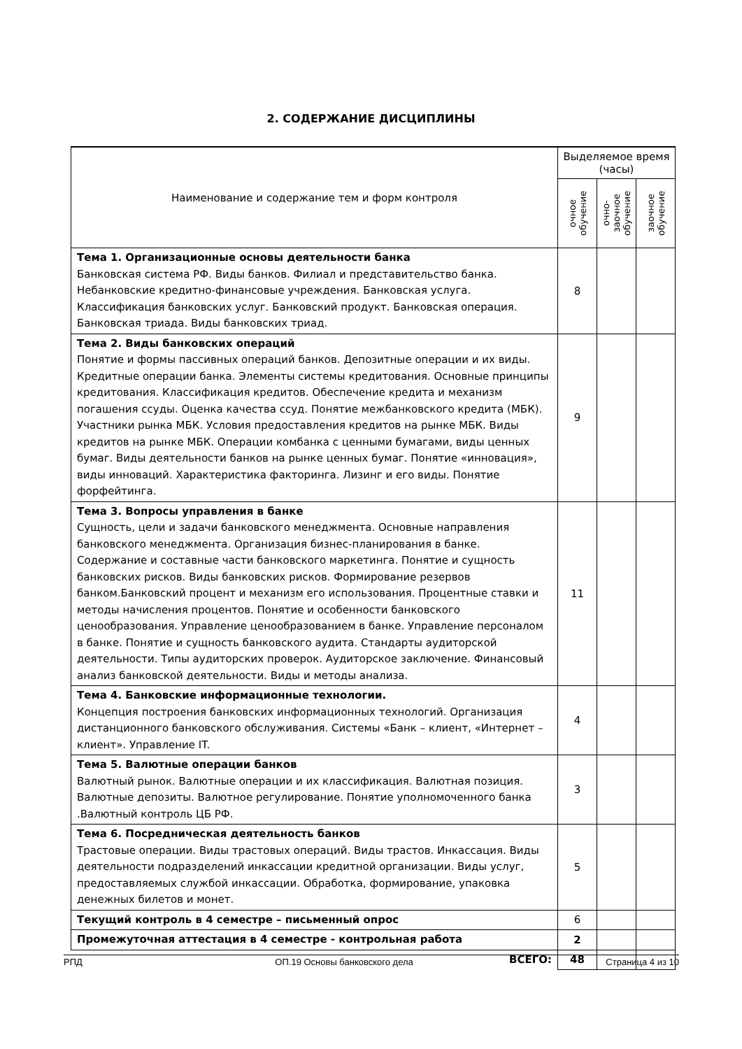2. СОДЕРЖАНИЕ ДИСЦИПЛИНЫ
| Наименование и содержание тем и форм контроля | Выделяемое время (часы) | | |
| --- | --- | --- | --- |
| | очное обучение | очно-заочное обучение | заочное обучение |
| Тема 1. Организационные основы деятельности банка Банковская система РФ. Виды банков. Филиал и представительство банка. Небанковские кредитно-финансовые учреждения. Банковская услуга. Классификация банковских услуг. Банковский продукт. Банковская операция. Банковская триада. Виды банковских триад. | 8 | | |
| Тема 2. Виды банковских операций Понятие и формы пассивных операций банков. Депозитные операции и их виды. Кредитные операции банка. Элементы системы кредитования. Основные принципы кредитования. Классификация кредитов. Обеспечение кредита и механизм погашения ссуды. Оценка качества ссуд. Понятие межбанковского кредита (МБК). Участники рынка МБК. Условия предоставления кредитов на рынке МБК. Виды кредитов на рынке МБК. Операции комбанка с ценными бумагами, виды ценных бумаг. Виды деятельности банков на рынке ценных бумаг. Понятие «инновация», виды инноваций. Характеристика факторинга. Лизинг и его виды. Понятие форфейтинга. | 9 | | |
| Тема 3. Вопросы управления в банке Сущность, цели и задачи банковского менеджмента. Основные направления банковского менеджмента. Организация бизнес-планирования в банке. Содержание и составные части банковского маркетинга. Понятие и сущность банковских рисков. Виды банковских рисков. Формирование резервов банком.Банковский процент и механизм его использования. Процентные ставки и методы начисления процентов. Понятие и особенности банковского ценообразования. Управление ценообразованием в банке. Управление персоналом в банке. Понятие и сущность банковского аудита. Стандарты аудиторской деятельности. Типы аудиторских проверок. Аудиторское заключение. Финансовый анализ банковской деятельности. Виды и методы анализа. | 11 | | |
| Тема 4. Банковские информационные технологии. Концепция построения банковских информационных технологий. Организация дистанционного банковского обслуживания. Системы «Банк – клиент, «Интернет – клиент». Управление IT. | 4 | | |
| Тема 5. Валютные операции банков Валютный рынок. Валютные операции и их классификация. Валютная позиция. Валютные депозиты. Валютное регулирование. Понятие уполномоченного банка .Валютный контроль ЦБ РФ. | 3 | | |
| Тема 6. Посредническая деятельность банков Трастовые операции. Виды трастовых операций. Виды трастов. Инкассация. Виды деятельности подразделений инкассации кредитной организации. Виды услуг, предоставляемых службой инкассации. Обработка, формирование, упаковка денежных билетов и монет. | 5 | | |
| Текущий контроль в 4 семестре – письменный опрос | 6 | | |
| Промежуточная аттестация в 4 семестре - контрольная работа | 2 | | |
| ВСЕГО: | 48 | | |
РПД ОП.19 Основы банковского дела Страница 4 из 10